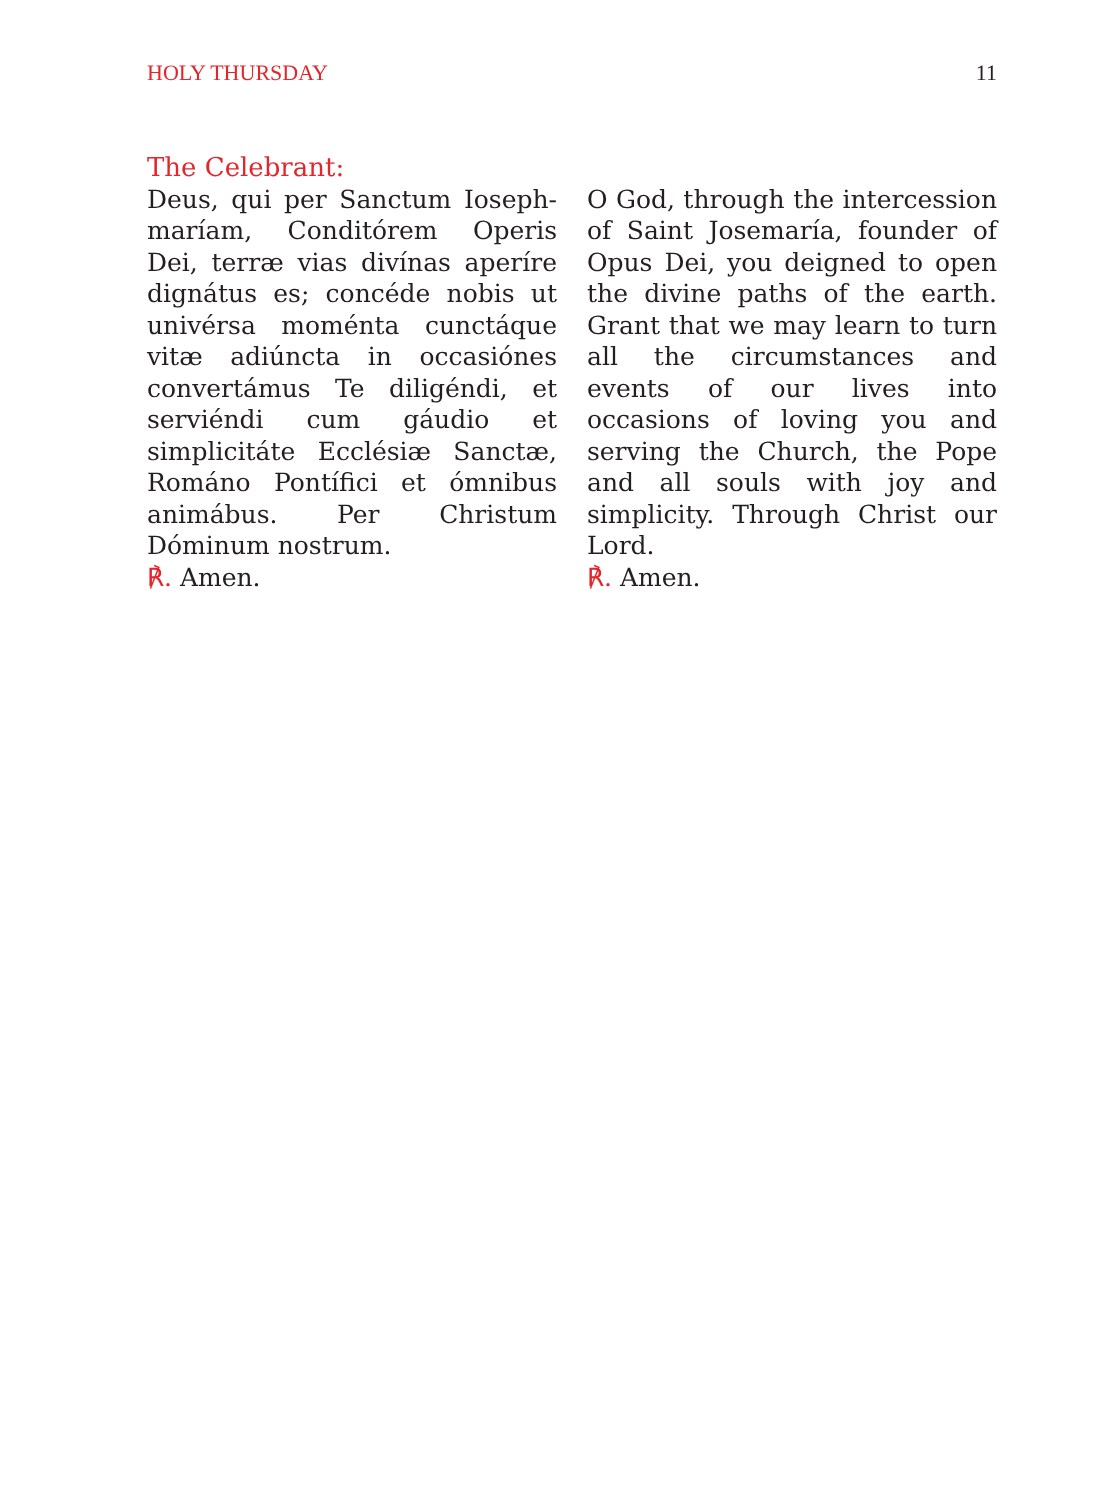HOLY THURSDAY 11
The Celebrant:
Deus, qui per Sanctum Ioseph­maríam, Conditórem Operis Dei, terræ vias divínas aperíre dignátus es; concéde nobis ut univérsa moménta cunctáque vitæ adiúncta in occasiónes convertámus Te diligéndi, et serviéndi cum gáudio et simplicitáte Ecclésiæ Sanctæ, Románo Pontífici et ómnibus animábus. Per Christum Dóminum nostrum.
℟. Amen.
O God, through the intercession of Saint Josemaría, founder of Opus Dei, you deigned to open the divine paths of the earth. Grant that we may learn to turn all the circumstances and events of our lives into occasions of loving you and serving the Church, the Pope and all souls with joy and simplicity. Through Christ our Lord.
℟. Amen.